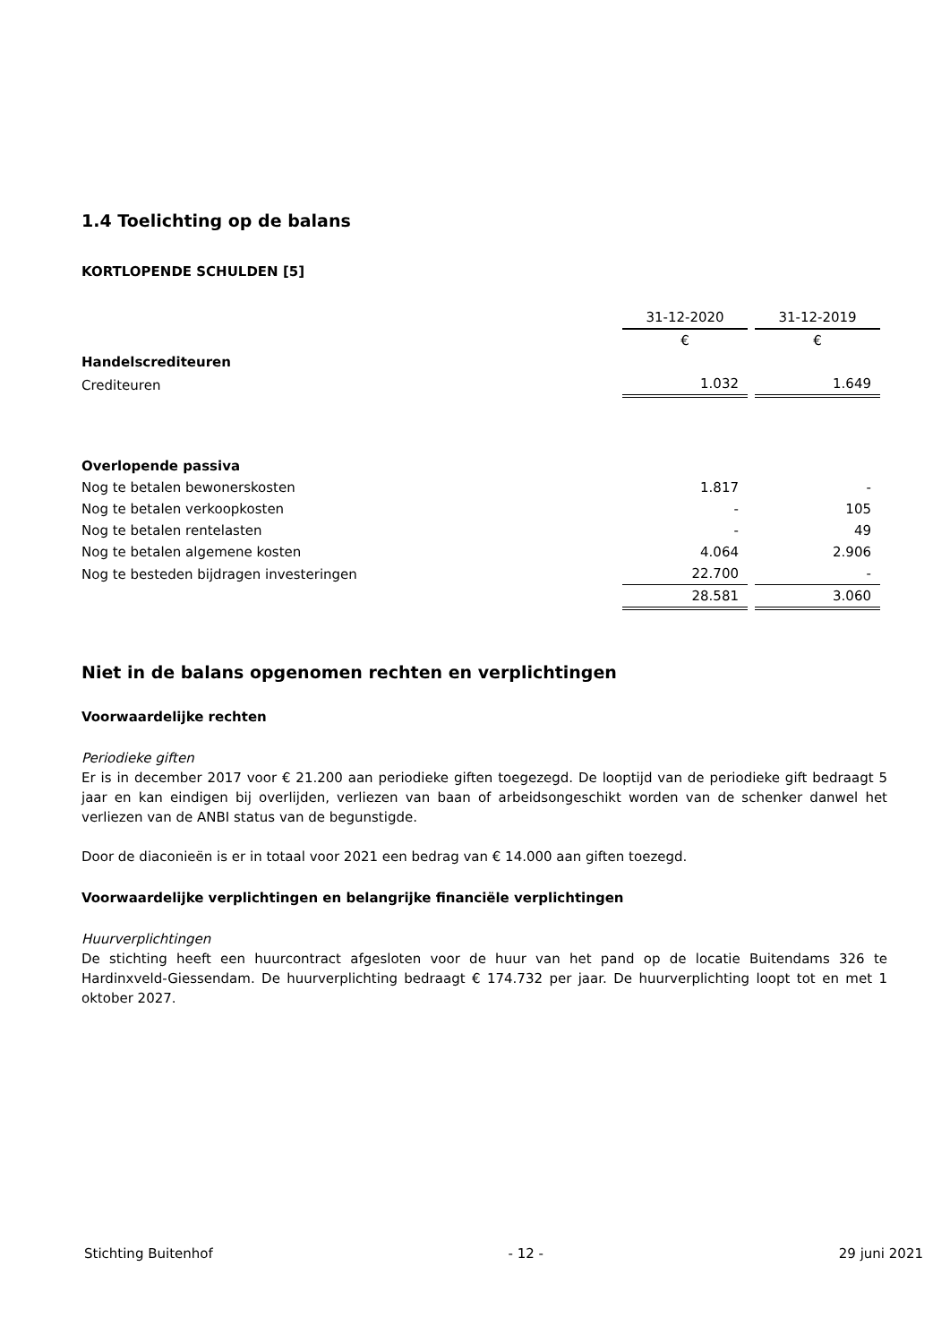1.4 Toelichting op de balans
KORTLOPENDE SCHULDEN [5]
| | 31-12-2020 | 31-12-2019 |
| | € | € |
| Handelscrediteuren | | |
| Crediteuren | 1.032 | 1.649 |
| Overlopende passiva | | |
| Nog te betalen bewonerskosten | 1.817 | - |
| Nog te betalen verkoopkosten | - | 105 |
| Nog te betalen rentelasten | - | 49 |
| Nog te betalen algemene kosten | 4.064 | 2.906 |
| Nog te besteden bijdragen investeringen | 22.700 | - |
| | 28.581 | 3.060 |
Niet in de balans opgenomen rechten en verplichtingen
Voorwaardelijke rechten
Periodieke giften
Er is in december 2017 voor € 21.200 aan periodieke giften toegezegd. De looptijd van de periodieke gift bedraagt 5 jaar en kan eindigen bij overlijden, verliezen van baan of arbeidsongeschikt worden van de schenker danwel het verliezen van de ANBI status van de begunstigde.
Door de diaconieën is er in totaal voor 2021 een bedrag van € 14.000 aan giften toezegd.
Voorwaardelijke verplichtingen en belangrijke financiële verplichtingen
Huurverplichtingen
De stichting heeft een huurcontract afgesloten voor de huur van het pand op de locatie Buitendams 326 te Hardinxveld-Giessendam. De huurverplichting bedraagt € 174.732 per jaar. De huurverplichting loopt tot en met 1 oktober 2027.
Stichting Buitenhof - 12 - 29 juni 2021